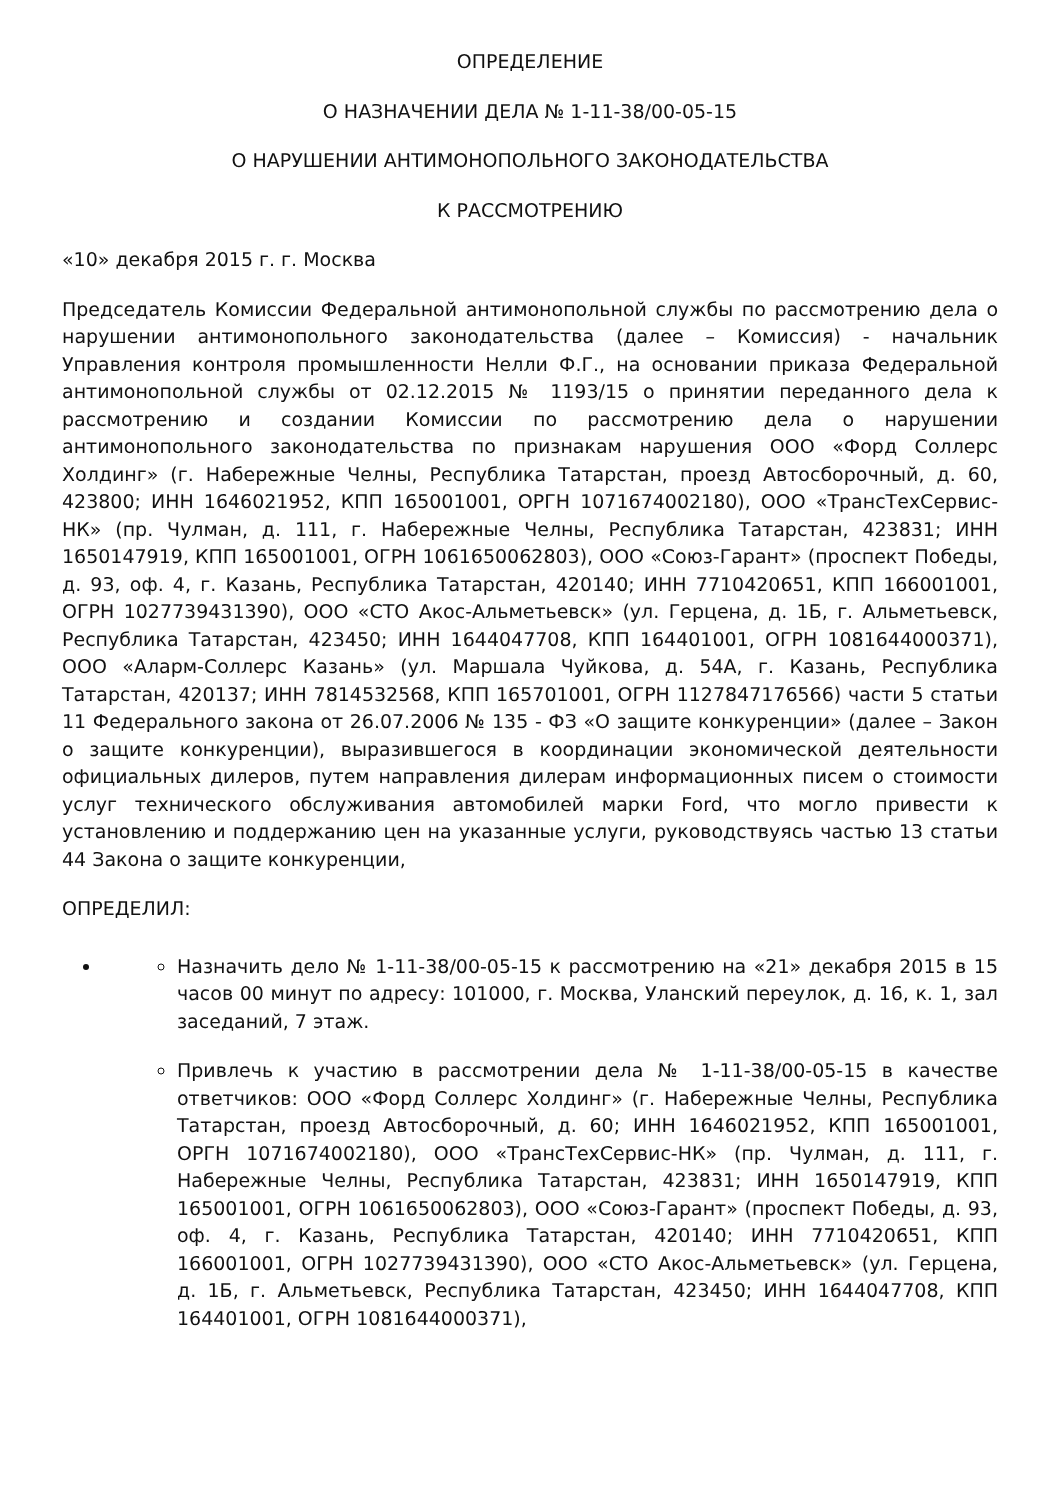ОПРЕДЕЛЕНИЕ
О НАЗНАЧЕНИИ ДЕЛА № 1-11-38/00-05-15
О НАРУШЕНИИ АНТИМОНОПОЛЬНОГО ЗАКОНОДАТЕЛЬСТВА
К РАССМОТРЕНИЮ
«10» декабря 2015 г. г. Москва
Председатель Комиссии Федеральной антимонопольной службы по рассмотрению дела о нарушении антимонопольного законодательства (далее – Комиссия) - начальник Управления контроля промышленности Нелли Ф.Г., на основании приказа Федеральной антимонопольной службы от 02.12.2015 № 1193/15 о принятии переданного дела к рассмотрению и создании Комиссии по рассмотрению дела о нарушении антимонопольного законодательства по признакам нарушения ООО «Форд Соллерс Холдинг» (г. Набережные Челны, Республика Татарстан, проезд Автосборочный, д. 60, 423800; ИНН 1646021952, КПП 165001001, ОРГН 1071674002180), ООО «ТрансТехСервис-НК» (пр. Чулман, д. 111, г. Набережные Челны, Республика Татарстан, 423831; ИНН 1650147919, КПП 165001001, ОГРН 1061650062803), ООО «Союз-Гарант» (проспект Победы, д. 93, оф. 4, г. Казань, Республика Татарстан, 420140; ИНН 7710420651, КПП 166001001, ОГРН 1027739431390), ООО «СТО Акос-Альметьевск» (ул. Герцена, д. 1Б, г. Альметьевск, Республика Татарстан, 423450; ИНН 1644047708, КПП 164401001, ОГРН 1081644000371), ООО «Аларм-Соллерс Казань» (ул. Маршала Чуйкова, д. 54А, г. Казань, Республика Татарстан, 420137; ИНН 7814532568, КПП 165701001, ОГРН 1127847176566) части 5 статьи 11 Федерального закона от 26.07.2006 № 135 - ФЗ «О защите конкуренции» (далее – Закон о защите конкуренции), выразившегося в координации экономической деятельности официальных дилеров, путем направления дилерам информационных писем о стоимости услуг технического обслуживания автомобилей марки Ford, что могло привести к установлению и поддержанию цен на указанные услуги, руководствуясь частью 13 статьи 44 Закона о защите конкуренции,
ОПРЕДЕЛИЛ:
Назначить дело № 1-11-38/00-05-15 к рассмотрению на «21» декабря 2015 в 15 часов 00 минут по адресу: 101000, г. Москва, Уланский переулок, д. 16, к. 1, зал заседаний, 7 этаж.
Привлечь к участию в рассмотрении дела № 1-11-38/00-05-15 в качестве ответчиков: ООО «Форд Соллерс Холдинг» (г. Набережные Челны, Республика Татарстан, проезд Автосборочный, д. 60; ИНН 1646021952, КПП 165001001, ОРГН 1071674002180), ООО «ТрансТехСервис-НК» (пр. Чулман, д. 111, г. Набережные Челны, Республика Татарстан, 423831; ИНН 1650147919, КПП 165001001, ОГРН 1061650062803), ООО «Союз-Гарант» (проспект Победы, д. 93, оф. 4, г. Казань, Республика Татарстан, 420140; ИНН 7710420651, КПП 166001001, ОГРН 1027739431390), ООО «СТО Акос-Альметьевск» (ул. Герцена, д. 1Б, г. Альметьевск, Республика Татарстан, 423450; ИНН 1644047708, КПП 164401001, ОГРН 1081644000371),